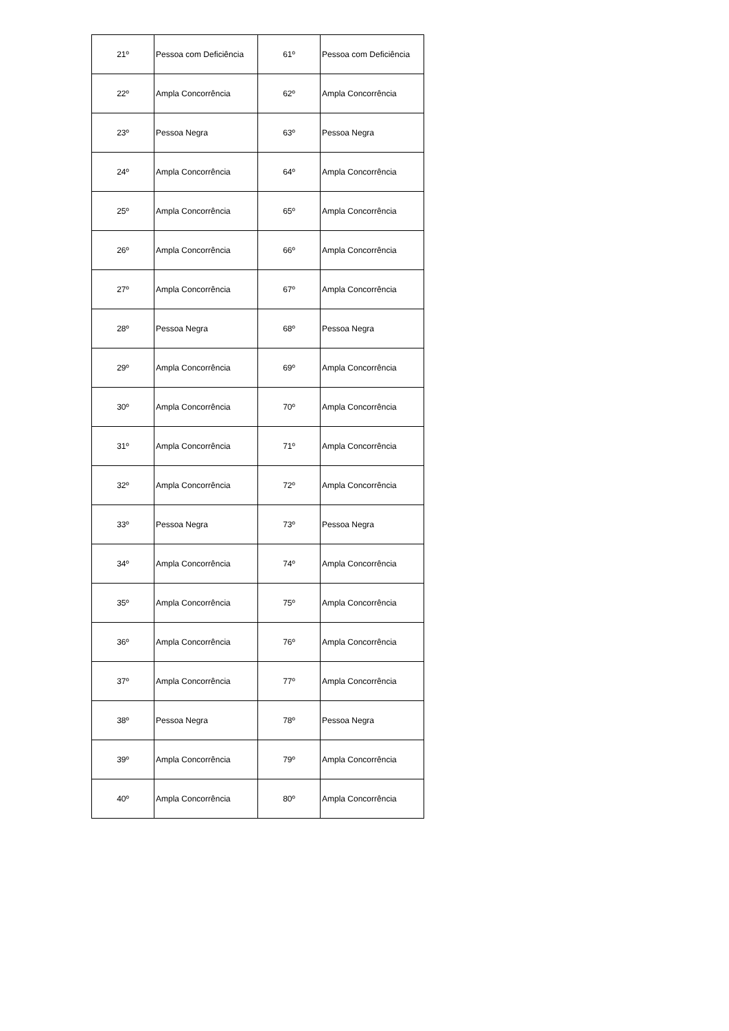| 21º | Pessoa com Deficiência | 61º | Pessoa com Deficiência |
| 22º | Ampla Concorrência | 62º | Ampla Concorrência |
| 23º | Pessoa Negra | 63º | Pessoa Negra |
| 24º | Ampla Concorrência | 64º | Ampla Concorrência |
| 25º | Ampla Concorrência | 65º | Ampla Concorrência |
| 26º | Ampla Concorrência | 66º | Ampla Concorrência |
| 27º | Ampla Concorrência | 67º | Ampla Concorrência |
| 28º | Pessoa Negra | 68º | Pessoa Negra |
| 29º | Ampla Concorrência | 69º | Ampla Concorrência |
| 30º | Ampla Concorrência | 70º | Ampla Concorrência |
| 31º | Ampla Concorrência | 71º | Ampla Concorrência |
| 32º | Ampla Concorrência | 72º | Ampla Concorrência |
| 33º | Pessoa Negra | 73º | Pessoa Negra |
| 34º | Ampla Concorrência | 74º | Ampla Concorrência |
| 35º | Ampla Concorrência | 75º | Ampla Concorrência |
| 36º | Ampla Concorrência | 76º | Ampla Concorrência |
| 37º | Ampla Concorrência | 77º | Ampla Concorrência |
| 38º | Pessoa Negra | 78º | Pessoa Negra |
| 39º | Ampla Concorrência | 79º | Ampla Concorrência |
| 40º | Ampla Concorrência | 80º | Ampla Concorrência |